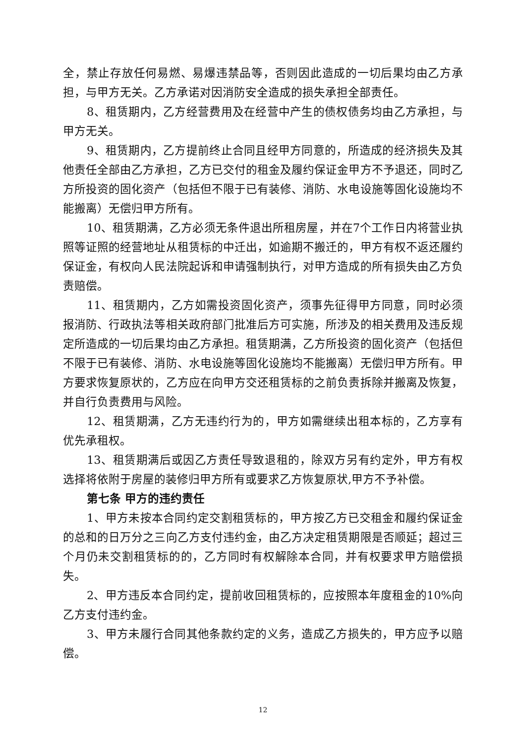全，禁止存放任何易燃、易爆违禁品等，否则因此造成的一切后果均由乙方承担，与甲方无关。乙方承诺对因消防安全造成的损失承担全部责任。
8、租赁期内，乙方经营费用及在经营中产生的债权债务均由乙方承担，与甲方无关。
9、租赁期内，乙方提前终止合同且经甲方同意的，所造成的经济损失及其他责任全部由乙方承担，乙方已交付的租金及履约保证金甲方不予退还，同时乙方所投资的固化资产（包括但不限于已有装修、消防、水电设施等固化设施均不能搬离）无偿归甲方所有。
10、租赁期满，乙方必须无条件退出所租房屋，并在7个工作日内将营业执照等证照的经营地址从租赁标的中迁出，如逾期不搬迁的，甲方有权不返还履约保证金，有权向人民法院起诉和申请强制执行，对甲方造成的所有损失由乙方负责赔偿。
11、租赁期内，乙方如需投资固化资产，须事先征得甲方同意，同时必须报消防、行政执法等相关政府部门批准后方可实施，所涉及的相关费用及违反规定所造成的一切后果均由乙方承担。租赁期满，乙方所投资的固化资产（包括但不限于已有装修、消防、水电设施等固化设施均不能搬离）无偿归甲方所有。甲方要求恢复原状的，乙方应在向甲方交还租赁标的之前负责拆除并搬离及恢复，并自行负责费用与风险。
12、租赁期满，乙方无违约行为的，甲方如需继续出租本标的，乙方享有优先承租权。
13、租赁期满后或因乙方责任导致退租的，除双方另有约定外，甲方有权选择将依附于房屋的装修归甲方所有或要求乙方恢复原状,甲方不予补偿。
第七条 甲方的违约责任
1、甲方未按本合同约定交割租赁标的，甲方按乙方已交租金和履约保证金的总和的日万分之三向乙方支付违约金，由乙方决定租赁期限是否顺延；超过三个月仍未交割租赁标的的，乙方同时有权解除本合同，并有权要求甲方赔偿损失。
2、甲方违反本合同约定，提前收回租赁标的，应按照本年度租金的10%向乙方支付违约金。
3、甲方未履行合同其他条款约定的义务，造成乙方损失的，甲方应予以赔偿。
12